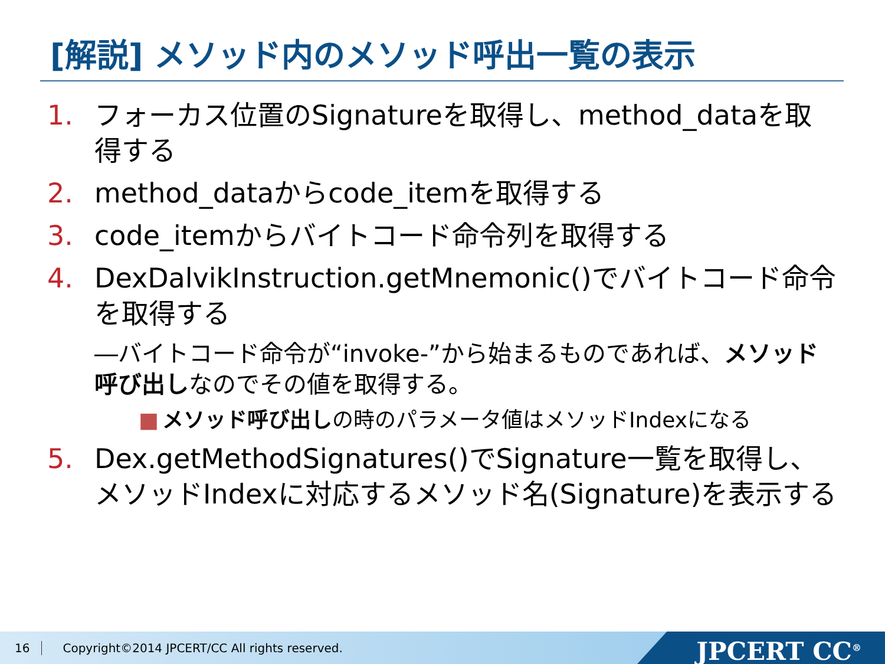[解説] メソッド内のメソッド呼出一覧の表示
1. フォーカス位置のSignatureを取得し、method_dataを取得する
2. method_dataからcode_itemを取得する
3. code_itemからバイトコード命令列を取得する
4. DexDalvikInstruction.getMnemonic()でバイトコード命令を取得する
―バイトコード命令が“invoke-”から始まるものであれば、メソッド呼び出しなのでその値を取得する。
■ メソッド呼び出しの時のパラメータ値はメソッドIndexになる
5. Dex.getMethodSignatures()でSignature一覧を取得し、メソッドIndexに対応するメソッド名(Signature)を表示する
16 Copyright©2014 JPCERT/CC All rights reserved. JPCERT CC<sup>®</sup>